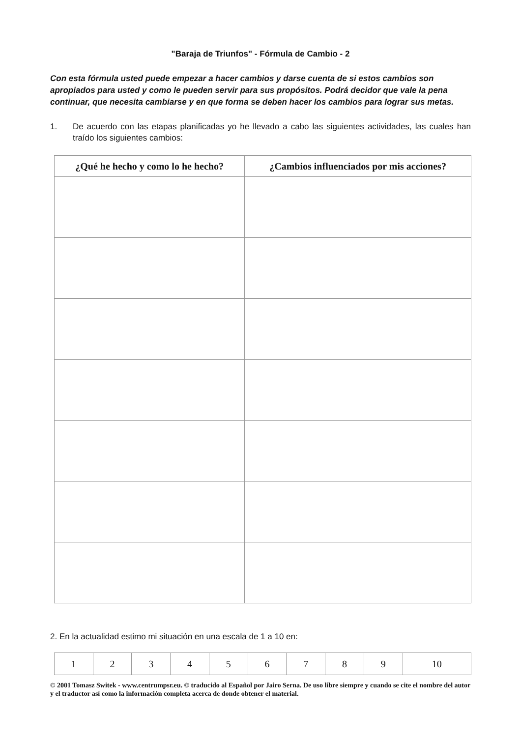"Baraja de Triunfos" - Fórmula de Cambio - 2
Con esta fórmula usted puede empezar a hacer cambios y darse cuenta de si estos cambios son apropiados para usted y como le pueden servir para sus propósitos. Podrá decidor que vale la pena continuar, que necesita cambiarse y en que forma se deben hacer los cambios para lograr sus metas.
1. De acuerdo con las etapas planificadas yo he llevado a cabo las siguientes actividades, las cuales han traído los siguientes cambios:
| ¿Qué he hecho y como lo he hecho? | ¿Cambios influenciados por mis acciones? |
| --- | --- |
2. En la actualidad estimo mi situación en una escala de 1 a 10 en:
| 1 | 2 | 3 | 4 | 5 | 6 | 7 | 8 | 9 | 10 |
© 2001 Tomasz Switek - www.centrumpsr.eu. © traducido al Español por Jairo Serna. De uso libre siempre y cuando se cite el nombre del autor y el traductor así como la información completa acerca de donde obtener el material.